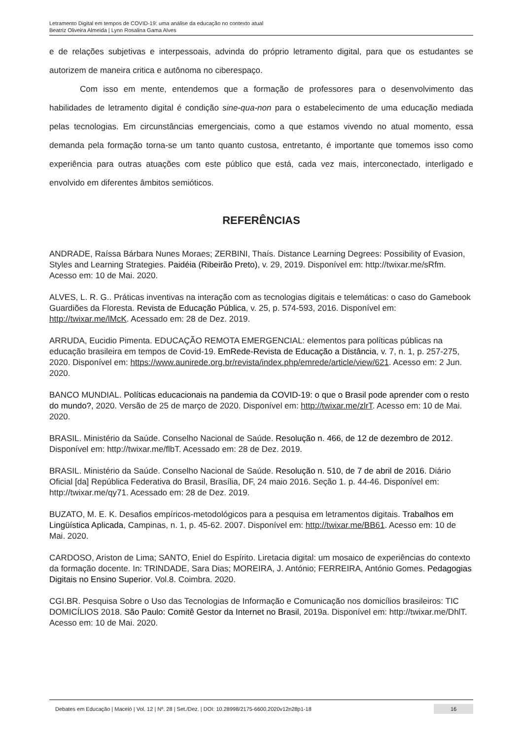Letramento Digital em tempos de COVID-19: uma análise da educação no contexto atual
Beatriz Oliveira Almeida | Lynn Rosalina Gama Alves
e de relações subjetivas e interpessoais, advinda do próprio letramento digital, para que os estudantes se autorizem de maneira critica e autônoma no ciberespaço.
Com isso em mente, entendemos que a formação de professores para o desenvolvimento das habilidades de letramento digital é condição sine-qua-non para o estabelecimento de uma educação mediada pelas tecnologias. Em circunstâncias emergenciais, como a que estamos vivendo no atual momento, essa demanda pela formação torna-se um tanto quanto custosa, entretanto, é importante que tomemos isso como experiência para outras atuações com este público que está, cada vez mais, interconectado, interligado e envolvido em diferentes âmbitos semióticos.
REFERÊNCIAS
ANDRADE, Raíssa Bárbara Nunes Moraes; ZERBINI, Thaís. Distance Learning Degrees: Possibility of Evasion, Styles and Learning Strategies. Paidéia (Ribeirão Preto), v. 29, 2019. Disponível em: http://twixar.me/sRfm. Acesso em: 10 de Mai. 2020.
ALVES, L. R. G.. Práticas inventivas na interação com as tecnologias digitais e telemáticas: o caso do Gamebook Guardiões da Floresta. Revista de Educação Pública, v. 25, p. 574-593, 2016. Disponível em: http://twixar.me/lMcK. Acessado em: 28 de Dez. 2019.
ARRUDA, Eucidio Pimenta. EDUCAÇÃO REMOTA EMERGENCIAL: elementos para políticas públicas na educação brasileira em tempos de Covid-19. EmRede-Revista de Educação a Distância, v. 7, n. 1, p. 257-275, 2020. Disponível em: https://www.aunirede.org.br/revista/index.php/emrede/article/view/621. Acesso em: 2 Jun. 2020.
BANCO MUNDIAL. Políticas educacionais na pandemia da COVID-19: o que o Brasil pode aprender com o resto do mundo?, 2020. Versão de 25 de março de 2020. Disponível em: http://twixar.me/zlrT. Acesso em: 10 de Mai. 2020.
BRASIL. Ministério da Saúde. Conselho Nacional de Saúde. Resolução n. 466, de 12 de dezembro de 2012. Disponível em: http://twixar.me/flbT. Acessado em: 28 de Dez. 2019.
BRASIL. Ministério da Saúde. Conselho Nacional de Saúde. Resolução n. 510, de 7 de abril de 2016. Diário Oficial [da] República Federativa do Brasil, Brasília, DF, 24 maio 2016. Seção 1. p. 44-46. Disponível em: http://twixar.me/qy71. Acessado em: 28 de Dez. 2019.
BUZATO, M. E. K. Desafios empíricos-metodológicos para a pesquisa em letramentos digitais. Trabalhos em Lingüística Aplicada, Campinas, n. 1, p. 45-62. 2007. Disponível em: http://twixar.me/BB61. Acesso em: 10 de Mai. 2020.
CARDOSO, Ariston de Lima; SANTO, Eniel do Espírito. Liretacia digital: um mosaico de experiências do contexto da formação docente. In: TRINDADE, Sara Dias; MOREIRA, J. António; FERREIRA, António Gomes. Pedagogias Digitais no Ensino Superior. Vol.8. Coimbra. 2020.
CGI.BR. Pesquisa Sobre o Uso das Tecnologias de Informação e Comunicação nos domicílios brasileiros: TIC DOMICÍLIOS 2018. São Paulo: Comitê Gestor da Internet no Brasil, 2019a. Disponível em: http://twixar.me/DhlT. Acesso em: 10 de Mai. 2020.
Debates em Educação | Maceió | Vol. 12 | Nº. 28 | Set./Dez. | DOI: 10.28998/2175-6600.2020v12n28p1-18 16